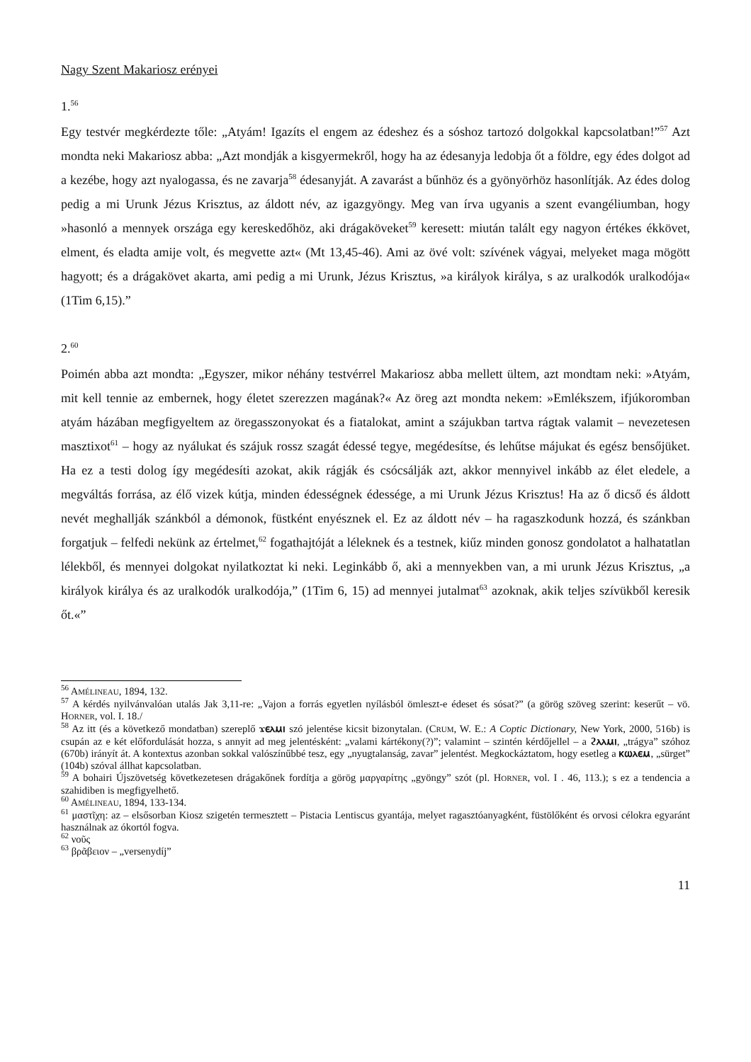Nagy Szent Makariosz erényei
1.<sup>56</sup>
Egy testvér megkérdezte tőle: „Atyám! Igazíts el engem az édeshez és a sóshoz tartozó dolgokkal kapcsolatban!”<sup>57</sup> Azt mondta neki Makariosz abba: „Azt mondják a kisgyermekről, hogy ha az édesanyja ledobja őt a földre, egy édes dolgot ad a kezébe, hogy azt nyalogassa, és ne zavarja<sup>58</sup> édesanyját. A zavarást a bűnhöz és a gyönyörhöz hasonlítják. Az édes dolog pedig a mi Urunk Jézus Krisztus, az áldott név, az igazgyöngy. Meg van írva ugyanis a szent evangéliumban, hogy »hasonló a mennyek országa egy kereskedőhöz, aki drágaköveket<sup>59</sup> keresett: miután talált egy nagyon értékes ékkövet, elment, és eladta amije volt, és megvette azt« (Mt 13,45-46). Ami az övé volt: szívének vágyai, melyeket maga mögött hagyott; és a drágakövet akarta, ami pedig a mi Urunk, Jézus Krisztus, »a királyok királya, s az uralkodók uralkodója« (1Tim 6,15).”
2.<sup>60</sup>
Poimén abba azt mondta: „Egyszer, mikor néhány testvérrel Makariosz abba mellett ültem, azt mondtam neki: »Atyám, mit kell tennie az embernek, hogy életet szerezzen magának?« Az öreg azt mondta nekem: »Emlékszem, ifjúkoromban atyám házában megfigyeltem az öregasszonyokat és a fiatalokat, amint a szájukban tartva rágtak valamit – nevezetesen masztixot<sup>61</sup> – hogy az nyálukat és szájuk rossz szagát édessé tegye, megédesítse, és lehűtse májukat és egész bensőjüket. Ha ez a testi dolog így megédesíti azokat, akik rágják és csócsálják azt, akkor mennyivel inkább az élet eledele, a megváltás forrása, az élő vizek kútja, minden édességnek édessége, a mi Urunk Jézus Krisztus! Ha az ő dicső és áldott nevét meghallják szánkból a démonok, füstként enyésznek el. Ez az áldott név – ha ragaszkodunk hozzá, és szánkban forgatjuk – felfedi nekünk az értelmet,<sup>62</sup> fogathajtóját a léleknek és a testnek, kiűz minden gonosz gondolatot a halhatatlan lélekből, és mennyei dolgokat nyilatkoztat ki neki. Leginkább ő, aki a mennyekben van, a mi urunk Jézus Krisztus, „a királyok királya és az uralkodók uralkodója,” (1Tim 6, 15) ad mennyei jutalmat<sup>63</sup> azoknak, akik teljes szívükből keresik őt.«”
<sup>56</sup> AMÉLINEAU, 1894, 132.
<sup>57</sup> A kérdés nyilvánvalóan utalás Jak 3,11-re: „Vajon a forrás egyetlen nyílásból ömleszt-e édeset és sósat?” (a görög szöveg szerint: keserűt – vö. HORNER, vol. I. 18./
<sup>58</sup> Az itt (és a következő mondatban) szereplő ϫⲉⲗⲙⲓ szó jelentése kicsit bizonytalan. (CRUM, W. E.: A Coptic Dictionary, New York, 2000, 516b) is csupán az e két előfordulását hozza, s annyit ad meg jelentésként: „valami kártékony(?)”; valamint – szintén kérdőjellel – a ϩⲗⲗⲙⲓ, „trágya” szóhoz (670b) irányít át. A kontextus azonban sokkal valószínűbbé tesz, egy „nyugtalanság, zavar” jelentést. Megkockáztatom, hogy esetleg a ⲕⲱⲗⲉⲙ, „sürget” (104b) szóval állhat kapcsolatban.
<sup>59</sup> A bohairi Újszövetség következetesen drágakőnek fordítja a görög μαργαρίτης „gyöngy” szót (pl. HORNER, vol. I . 46, 113.); s ez a tendencia a szahidiben is megfigyelhető.
<sup>60</sup> AMÉLINEAU, 1894, 133-134.
<sup>61</sup> μαστῖχη: az – elsősorban Kiosz szigetén termesztett – Pistacia Lentiscus gyantája, melyet ragasztóanyagként, füstölőként és orvosi célokra egyaránt használnak az ókortól fogva.
<sup>62</sup> νοῦς
<sup>63</sup> βρᾶβειον – „versenydíj”
11